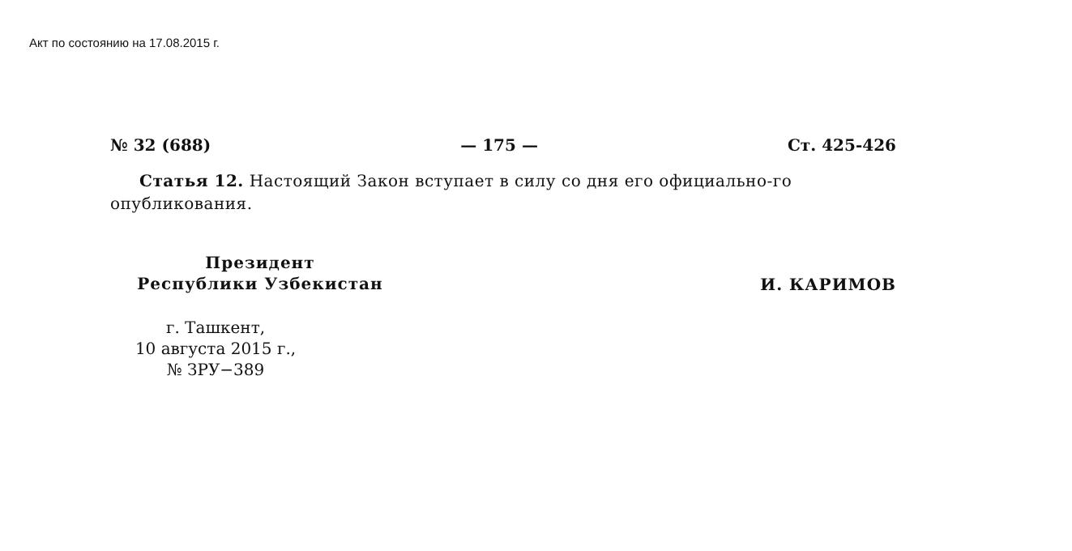Акт по состоянию на 17.08.2015 г.
№ 32 (688) — 175 — Ст. 425-426
Статья 12. Настоящий Закон вступает в силу со дня его официально-го опубликования.
Президент
Республики Узбекистан
И. КАРИМОВ
г. Ташкент,
10 августа 2015 г.,
№ ЗРУ−389